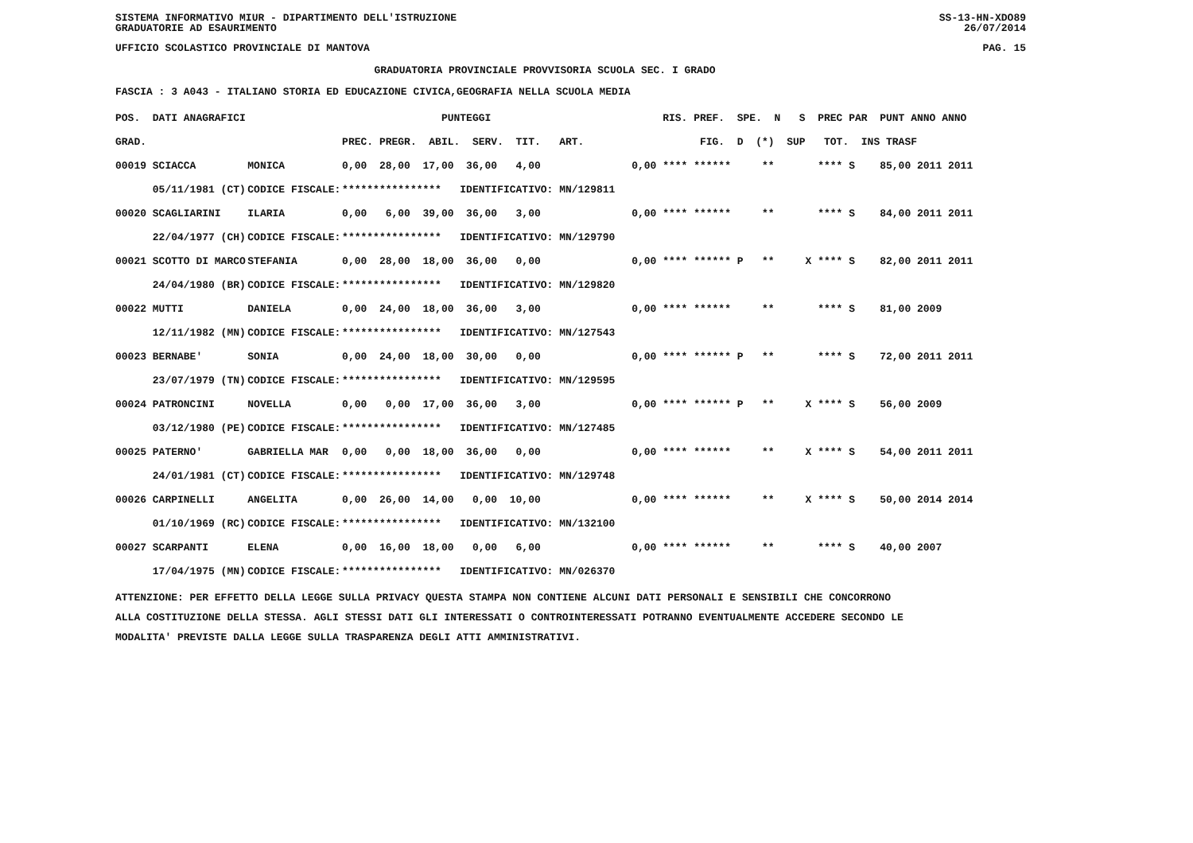SISTEMA INFORMATIVO MIUR - DIPARTIMENTO DELL'ISTRUZIONE
GRADUATORIE AD ESAURIMENTO SS-13-HN-XDO89
26/07/2014
UFFICIO SCOLASTICO PROVINCIALE DI MANTOVA PAG. 15
GRADUATORIA PROVINCIALE PROVVISORIA SCUOLA SEC. I GRADO
FASCIA : 3 A043 - ITALIANO STORIA ED EDUCAZIONE CIVICA,GEOGRAFIA NELLA SCUOLA MEDIA
| POS. DATI ANAGRAFICI | | PUNTEGGI | RIS. PREF. SPE. N S PREC PAR PUNT ANNO ANNO |
| --- | --- | --- | --- |
| GRAD. | | PREC. PREGR. ABIL. SERV. TIT. ART. | FIG. D (*) SUP TOT. INS TRASF |
| 00019 SCIACCA | MONICA | 0,00 28,00 17,00 36,00 4,00 | 0,00 **** ****** ** **** S 85,00 2011 2011 |
| 05/11/1981 (CT) | CODICE FISCALE: | **************** IDENTIFICATIVO: MN/129811 | |
| 00020 SCAGLIARINI | ILARIA | 0,00 6,00 39,00 36,00 3,00 | 0,00 **** ****** ** **** S 84,00 2011 2011 |
| 22/04/1977 (CH) | CODICE FISCALE: | **************** IDENTIFICATIVO: MN/129790 | |
| 00021 SCOTTO DI MARCO | STEFANIA | 0,00 28,00 18,00 36,00 0,00 | 0,00 **** ****** P ** X **** S 82,00 2011 2011 |
| 24/04/1980 (BR) | CODICE FISCALE: | **************** IDENTIFICATIVO: MN/129820 | |
| 00022 MUTTI | DANIELA | 0,00 24,00 18,00 36,00 3,00 | 0,00 **** ****** ** **** S 81,00 2009 |
| 12/11/1982 (MN) | CODICE FISCALE: | **************** IDENTIFICATIVO: MN/127543 | |
| 00023 BERNABE' | SONIA | 0,00 24,00 18,00 30,00 0,00 | 0,00 **** ****** P ** **** S 72,00 2011 2011 |
| 23/07/1979 (TN) | CODICE FISCALE: | **************** IDENTIFICATIVO: MN/129595 | |
| 00024 PATRONCINI | NOVELLA | 0,00 0,00 17,00 36,00 3,00 | 0,00 **** ****** P ** X **** S 56,00 2009 |
| 03/12/1980 (PE) | CODICE FISCALE: | **************** IDENTIFICATIVO: MN/127485 | |
| 00025 PATERNO' | GABRIELLA MAR | 0,00 0,00 18,00 36,00 0,00 | 0,00 **** ****** ** X **** S 54,00 2011 2011 |
| 24/01/1981 (CT) | CODICE FISCALE: | **************** IDENTIFICATIVO: MN/129748 | |
| 00026 CARPINELLI | ANGELITA | 0,00 26,00 14,00 0,00 10,00 | 0,00 **** ****** ** X **** S 50,00 2014 2014 |
| 01/10/1969 (RC) | CODICE FISCALE: | **************** IDENTIFICATIVO: MN/132100 | |
| 00027 SCARPANTI | ELENA | 0,00 16,00 18,00 0,00 6,00 | 0,00 **** ****** ** **** S 40,00 2007 |
| 17/04/1975 (MN) | CODICE FISCALE: | **************** IDENTIFICATIVO: MN/026370 | |
ATTENZIONE: PER EFFETTO DELLA LEGGE SULLA PRIVACY QUESTA STAMPA NON CONTIENE ALCUNI DATI PERSONALI E SENSIBILI CHE CONCORRONO
ALLA COSTITUZIONE DELLA STESSA. AGLI STESSI DATI GLI INTERESSATI O CONTROINTERESSATI POTRANNO EVENTUALMENTE ACCEDERE SECONDO LE
MODALITA' PREVISTE DALLA LEGGE SULLA TRASPARENZA DEGLI ATTI AMMINISTRATIVI.